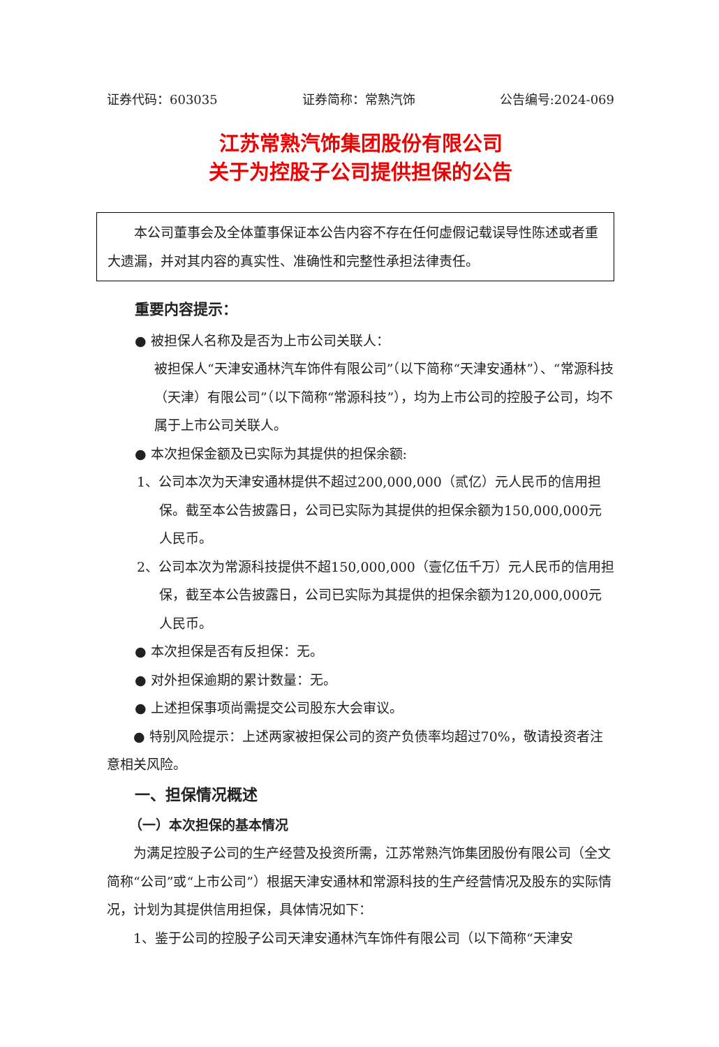证券代码：603035 证券简称：常熟汽饰 公告编号:2024-069
江苏常熟汽饰集团股份有限公司
关于为控股子公司提供担保的公告
本公司董事会及全体董事保证本公告内容不存在任何虚假记载误导性陈述或者重大遗漏，并对其内容的真实性、准确性和完整性承担法律责任。
重要内容提示：
● 被担保人名称及是否为上市公司关联人：
被担保人“天津安通林汽车饰件有限公司”（以下简称“天津安通林”）、“常源科技（天津）有限公司”（以下简称“常源科技”），均为上市公司的控股子公司，均不属于上市公司关联人。
● 本次担保金额及已实际为其提供的担保余额:
1、公司本次为天津安通林提供不超过200,000,000（贰亿）元人民币的信用担保。截至本公告披露日，公司已实际为其提供的担保余额为150,000,000元人民币。
2、公司本次为常源科技提供不超150,000,000（壹亿伍千万）元人民币的信用担保，截至本公告披露日，公司已实际为其提供的担保余额为120,000,000元人民币。
● 本次担保是否有反担保：无。
● 对外担保逾期的累计数量：无。
● 上述担保事项尚需提交公司股东大会审议。
● 特别风险提示：上述两家被担保公司的资产负债率均超过70%，敬请投资者注意相关风险。
一、担保情况概述
（一）本次担保的基本情况
为满足控股子公司的生产经营及投资所需，江苏常熟汽饰集团股份有限公司（全文简称“公司”或“上市公司”）根据天津安通林和常源科技的生产经营情况及股东的实际情况，计划为其提供信用担保，具体情况如下：
1、鉴于公司的控股子公司天津安通林汽车饰件有限公司（以下简称“天津安